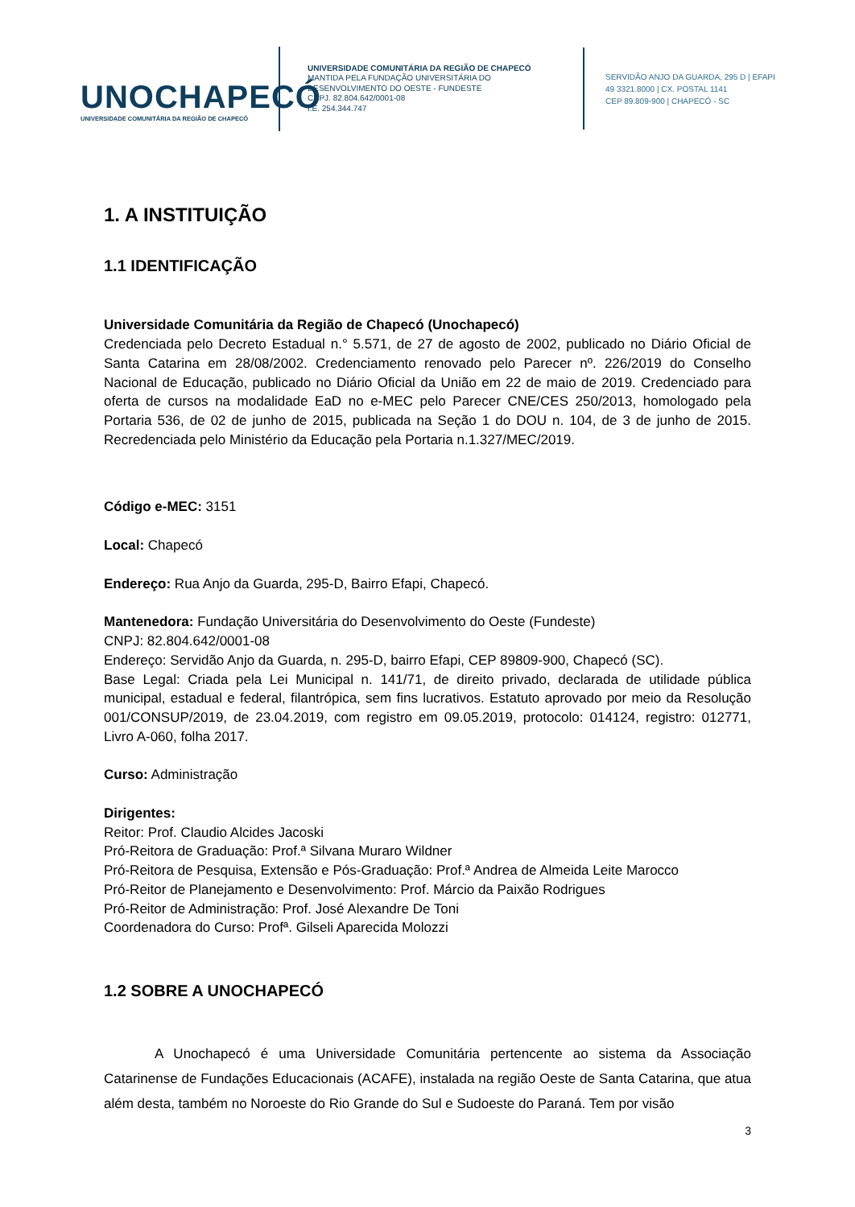UNOCHAPECÓ
UNIVERSIDADE COMUNITÁRIA DA REGIÃO DE CHAPECÓ
UNIVERSIDADE COMUNITÁRIA DA REGIÃO DE CHAPECÓ
MANTIDA PELA FUNDAÇÃO UNIVERSITÁRIA DO
DESENVOLVIMENTO DO OESTE - FUNDESTE
CNPJ. 82.804.642/0001-08
I.E. 254.344.747
SERVIDÃO ANJO DA GUARDA, 295 D | EFAPI
49 3321.8000 | CX. POSTAL 1141
CEP 89.809-900 | CHAPECÓ - SC
1. A INSTITUIÇÃO
1.1 IDENTIFICAÇÃO
Universidade Comunitária da Região de Chapecó (Unochapecó)
Credenciada pelo Decreto Estadual n.° 5.571, de 27 de agosto de 2002, publicado no Diário Oficial de Santa Catarina em 28/08/2002. Credenciamento renovado pelo Parecer nº. 226/2019 do Conselho Nacional de Educação, publicado no Diário Oficial da União em 22 de maio de 2019. Credenciado para oferta de cursos na modalidade EaD no e-MEC pelo Parecer CNE/CES 250/2013, homologado pela Portaria 536, de 02 de junho de 2015, publicada na Seção 1 do DOU n. 104, de 3 de junho de 2015. Recredenciada pelo Ministério da Educação pela Portaria n.1.327/MEC/2019.
Código e-MEC: 3151
Local: Chapecó
Endereço: Rua Anjo da Guarda, 295-D, Bairro Efapi, Chapecó.
Mantenedora: Fundação Universitária do Desenvolvimento do Oeste (Fundeste)
CNPJ: 82.804.642/0001-08
Endereço: Servidão Anjo da Guarda, n. 295-D, bairro Efapi, CEP 89809-900, Chapecó (SC).
Base Legal: Criada pela Lei Municipal n. 141/71, de direito privado, declarada de utilidade pública municipal, estadual e federal, filantrópica, sem fins lucrativos. Estatuto aprovado por meio da Resolução 001/CONSUP/2019, de 23.04.2019, com registro em 09.05.2019, protocolo: 014124, registro: 012771, Livro A-060, folha 2017.
Curso: Administração
Dirigentes:
Reitor: Prof. Claudio Alcides Jacoski
Pró-Reitora de Graduação: Prof.ª Silvana Muraro Wildner
Pró-Reitora de Pesquisa, Extensão e Pós-Graduação: Prof.ª Andrea de Almeida Leite Marocco
Pró-Reitor de Planejamento e Desenvolvimento: Prof. Márcio da Paixão Rodrigues
Pró-Reitor de Administração: Prof. José Alexandre De Toni
Coordenadora do Curso: Profª. Gilseli Aparecida Molozzi
1.2 SOBRE A UNOCHAPECÓ
A Unochapecó é uma Universidade Comunitária pertencente ao sistema da Associação Catarinense de Fundações Educacionais (ACAFE), instalada na região Oeste de Santa Catarina, que atua além desta, também no Noroeste do Rio Grande do Sul e Sudoeste do Paraná. Tem por visão
3